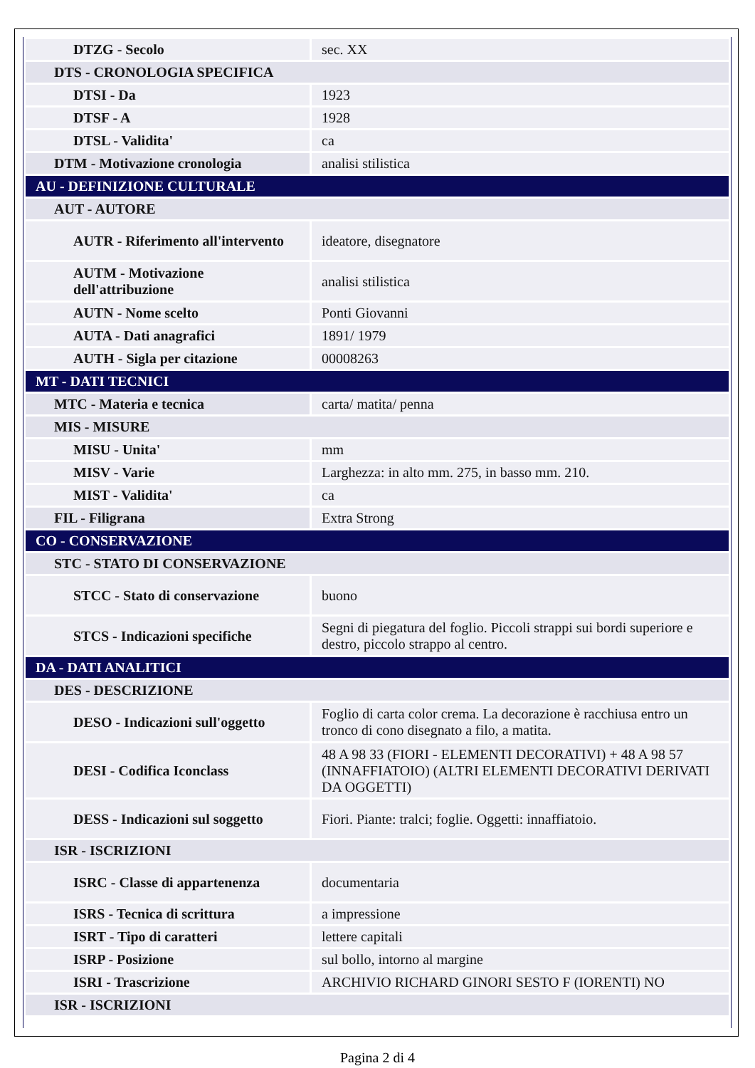| DTZG - Secolo | sec. XX |
| DTS - CRONOLOGIA SPECIFICA | |
| DTSI - Da | 1923 |
| DTSF - A | 1928 |
| DTSL - Validita' | ca |
| DTM - Motivazione cronologia | analisi stilistica |
| AU - DEFINIZIONE CULTURALE | |
| AUT - AUTORE | |
| AUTR - Riferimento all'intervento | ideatore, disegnatore |
| AUTM - Motivazione dell'attribuzione | analisi stilistica |
| AUTN - Nome scelto | Ponti Giovanni |
| AUTA - Dati anagrafici | 1891/ 1979 |
| AUTH - Sigla per citazione | 00008263 |
| MT - DATI TECNICI | |
| MTC - Materia e tecnica | carta/ matita/ penna |
| MIS - MISURE | |
| MISU - Unita' | mm |
| MISV - Varie | Larghezza: in alto mm. 275, in basso mm. 210. |
| MIST - Validita' | ca |
| FIL - Filigrana | Extra Strong |
| CO - CONSERVAZIONE | |
| STC - STATO DI CONSERVAZIONE | |
| STCC - Stato di conservazione | buono |
| STCS - Indicazioni specifiche | Segni di piegatura del foglio. Piccoli strappi sui bordi superiore e destro, piccolo strappo al centro. |
| DA - DATI ANALITICI | |
| DES - DESCRIZIONE | |
| DESO - Indicazioni sull'oggetto | Foglio di carta color crema. La decorazione è racchiusa entro un tronco di cono disegnato a filo, a matita. |
| DESI - Codifica Iconclass | 48 A 98 33 (FIORI - ELEMENTI DECORATIVI) + 48 A 98 57 (INNAFFIATOIO) (ALTRI ELEMENTI DECORATIVI DERIVATI DA OGGETTI) |
| DESS - Indicazioni sul soggetto | Fiori. Piante: tralci; foglie. Oggetti: innaffiatoio. |
| ISR - ISCRIZIONI | |
| ISRC - Classe di appartenenza | documentaria |
| ISRS - Tecnica di scrittura | a impressione |
| ISRT - Tipo di caratteri | lettere capitali |
| ISRP - Posizione | sul bollo, intorno al margine |
| ISRI - Trascrizione | ARCHIVIO RICHARD GINORI SESTO F (IORENTI) NO |
| ISR - ISCRIZIONI | |
Pagina 2 di 4